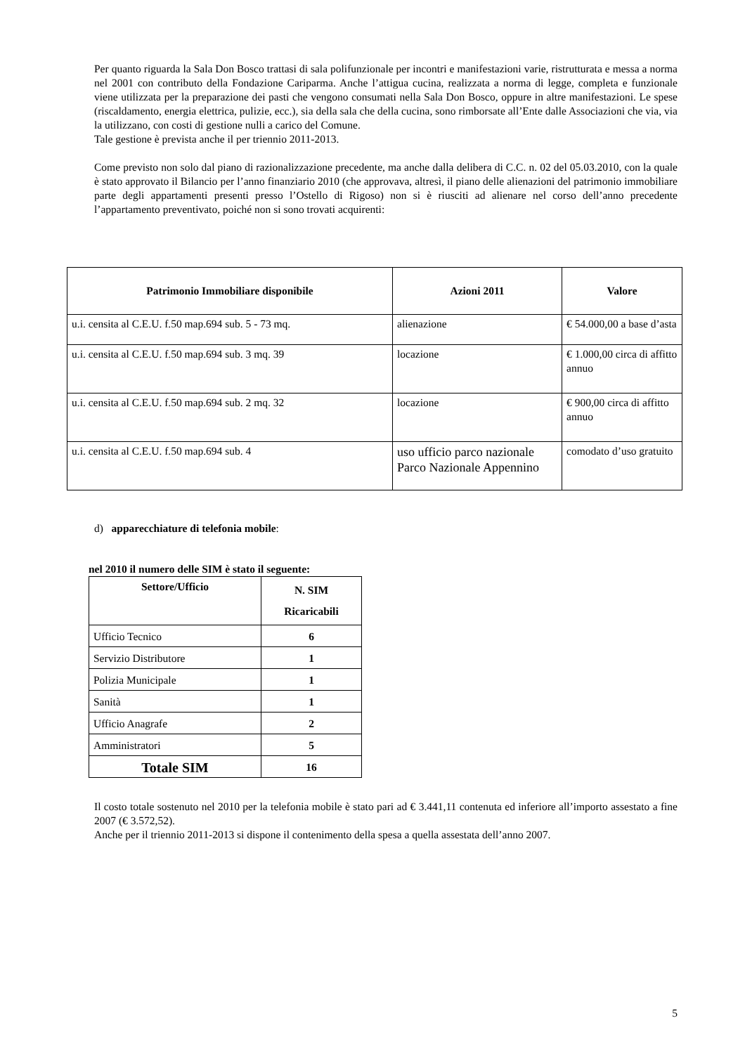Per quanto riguarda la Sala Don Bosco trattasi di sala polifunzionale per incontri e manifestazioni varie, ristrutturata e messa a norma nel 2001 con contributo della Fondazione Cariparma. Anche l’attigua cucina, realizzata a norma di legge, completa e funzionale viene utilizzata per la preparazione dei pasti che vengono consumati nella Sala Don Bosco, oppure in altre manifestazioni. Le spese (riscaldamento, energia elettrica, pulizie, ecc.), sia della sala che della cucina, sono rimborsate all’Ente dalle Associazioni che via, via la utilizzano, con costi di gestione nulli a carico del Comune.
Tale gestione è prevista anche il per triennio 2011-2013.
Come previsto non solo dal piano di razionalizzazione precedente, ma anche dalla delibera di C.C. n. 02 del 05.03.2010, con la quale è stato approvato il Bilancio per l’anno finanziario 2010 (che approvava, altresì, il piano delle alienazioni del patrimonio immobiliare parte degli appartamenti presenti presso l’Ostello di Rigoso) non si è riusciti ad alienare nel corso dell’anno precedente l’appartamento preventivato, poiché non si sono trovati acquirenti:
| Patrimonio Immobiliare disponibile | Azioni 2011 | Valore |
| --- | --- | --- |
| u.i. censita al C.E.U. f.50 map.694 sub. 5 - 73 mq. | alienazione | € 54.000,00 a base d’asta |
| u.i. censita al C.E.U. f.50 map.694 sub. 3 mq. 39 | locazione | € 1.000,00 circa di affitto annuo |
| u.i. censita al C.E.U. f.50 map.694 sub. 2 mq. 32 | locazione | € 900,00 circa di affitto annuo |
| u.i. censita al C.E.U. f.50 map.694 sub. 4 | uso ufficio parco nazionale Parco Nazionale Appennino | comodato d’uso gratuito |
d) apparecchiature di telefonia mobile:
nel 2010 il numero delle SIM è stato il seguente:
| Settore/Ufficio | N. SIM Ricaricabili |
| --- | --- |
| Ufficio Tecnico | 6 |
| Servizio Distributore | 1 |
| Polizia Municipale | 1 |
| Sanità | 1 |
| Ufficio Anagrafe | 2 |
| Amministratori | 5 |
| Totale SIM | 16 |
Il costo totale sostenuto nel 2010 per la telefonia mobile è stato pari ad € 3.441,11 contenuta ed inferiore all’importo assestato a fine 2007 (€ 3.572,52).
Anche per il triennio 2011-2013 si dispone il contenimento della spesa a quella assestata dell’anno 2007.
5